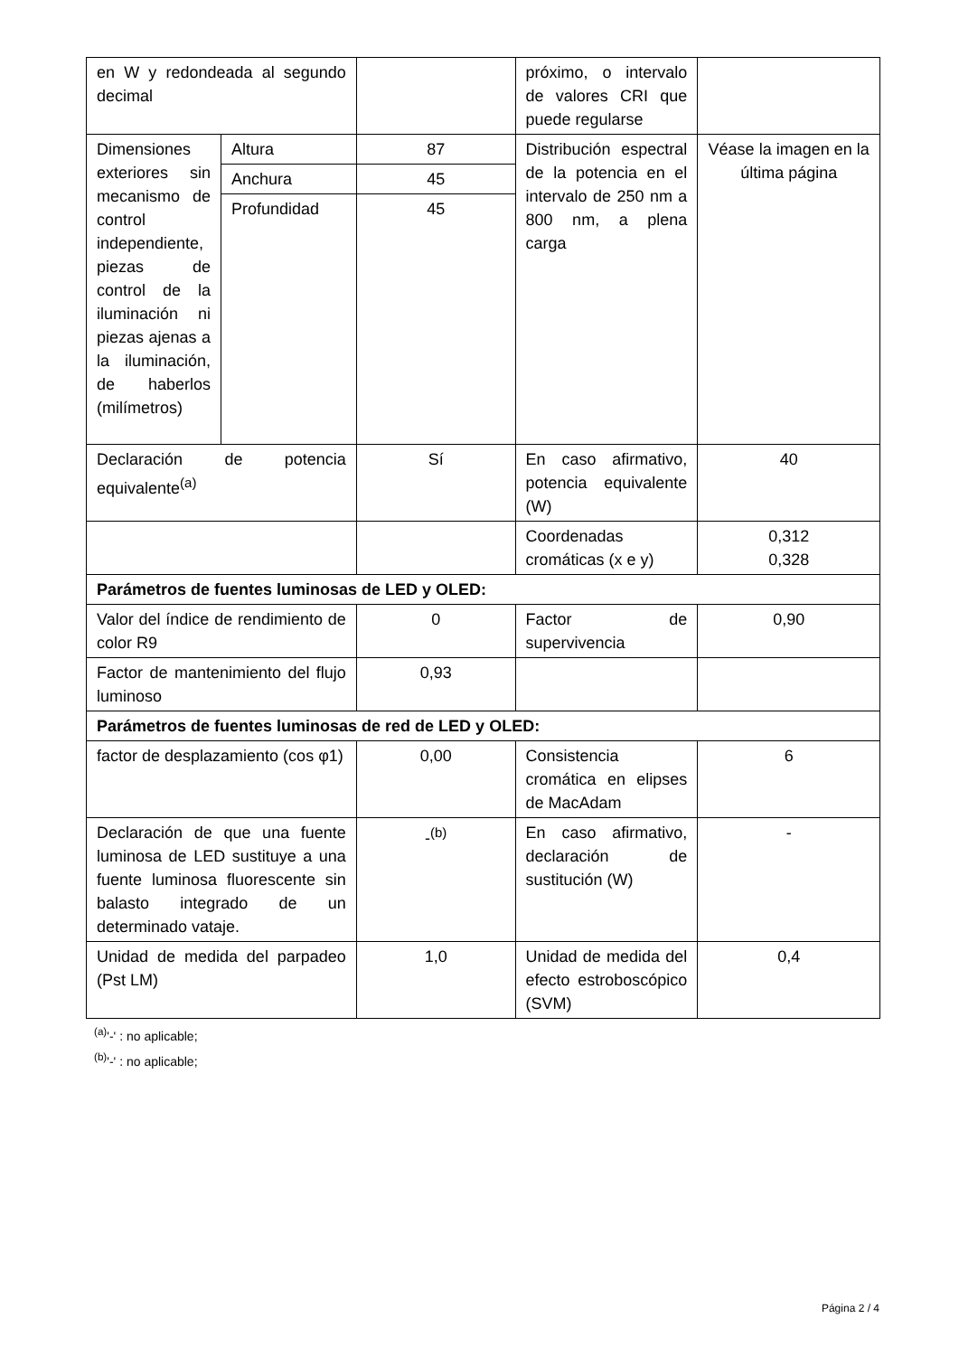| en W y redondeada al segundo decimal | | | próximo, o intervalo de valores CRI que puede regularse | |
| Dimensiones exteriores sin mecanismo de control independiente, piezas de control de la iluminación ni piezas ajenas a la iluminación, de haberlos (milímetros) | Altura | 87 | Distribución espectral de la potencia en el intervalo de 250 nm a 800 nm, a plena carga | Véase la imagen en la última página |
| | Anchura | 45 | | |
| | Profundidad | 45 | | |
| Declaración de potencia equivalente<sup>(a)</sup> | | Sí | En caso afirmativo, potencia equivalente (W) | 40 |
| | | | Coordenadas cromáticas (x e y) | 0,312 0,328 |
| Parámetros de fuentes luminosas de LED y OLED: | | | | |
| Valor del índice de rendimiento de color R9 | | 0 | Factor de supervivencia | 0,90 |
| Factor de mantenimiento del flujo luminoso | | 0,93 | | |
| Parámetros de fuentes luminosas de red de LED y OLED: | | | | |
| factor de desplazamiento (cos φ1) | | 0,00 | Consistencia cromática en elipses de MacAdam | 6 |
| Declaración de que una fuente luminosa de LED sustituye a una fuente luminosa fluorescente sin balasto integrado de un determinado vataje. | | -<sup>(b)</sup> | En caso afirmativo, declaración de sustitución (W) | - |
| Unidad de medida del parpadeo (Pst LM) | | 1,0 | Unidad de medida del efecto estroboscópico (SVM) | 0,4 |
<sup>(a)</sup> '-' : no aplicable;
<sup>(b)</sup> '-' : no aplicable;
Página 2 / 4